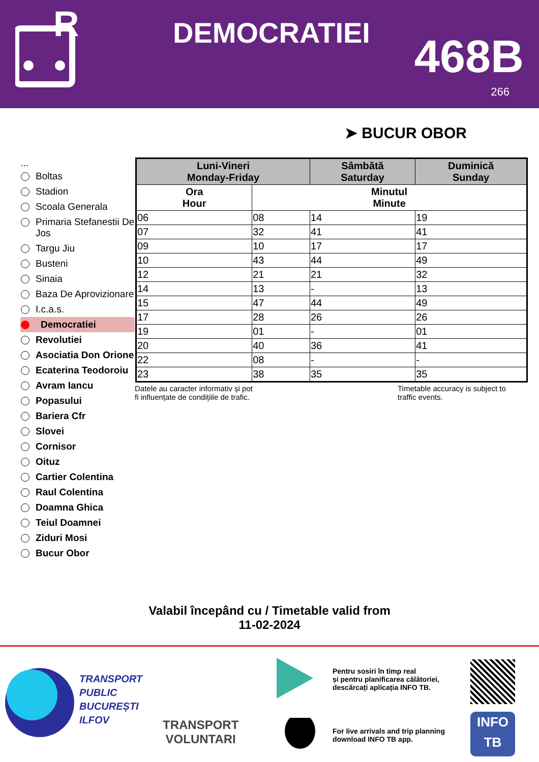R
DEMOCRATIEI 468B
266
➤ BUCUR OBOR
...
Boltas
Stadion
Scoala Generala
Primaria Stefanestii De Jos
Targu Jiu
Busteni
Sinaia
Baza De Aprovizionare
I.c.a.s.
Democratiei
Revolutiei
Asociatia Don Orione
Ecaterina Teodoroiu
Avram Iancu
Popasului
Bariera Cfr
Slovei
Cornisor
Oituz
Cartier Colentina
Raul Colentina
Doamna Ghica
Teiul Doamnei
Ziduri Mosi
Bucur Obor
| Luni-Vineri Monday-Friday | | Sâmbătă Saturday | Duminică Sunday |
| --- | --- | --- | --- |
| Ora Hour | Minutul Minute | | |
| 06 | 08 | 14 | 19 |
| 07 | 32 | 41 | 41 |
| 09 | 10 | 17 | 17 |
| 10 | 43 | 44 | 49 |
| 12 | 21 | 21 | 32 |
| 14 | 13 | - | 13 |
| 15 | 47 | 44 | 49 |
| 17 | 28 | 26 | 26 |
| 19 | 01 | - | 01 |
| 20 | 40 | 36 | 41 |
| 22 | 08 | - | - |
| 23 | 38 | 35 | 35 |
Datele au caracter informativ și pot
fi influențate de condițiile de trafic.
Timetable accuracy is subject to
traffic events.
Valabil începând cu / Timetable valid from
11-02-2024
TRANSPORT
PUBLIC
BUCUREȘTI
ILFOV
TRANSPORT
VOLUNTARI
Pentru sosiri în timp real
și pentru planificarea călătoriei,
descărcați aplicația INFO TB.
For live arrivals and trip planning
download INFO TB app.
INFO
TB